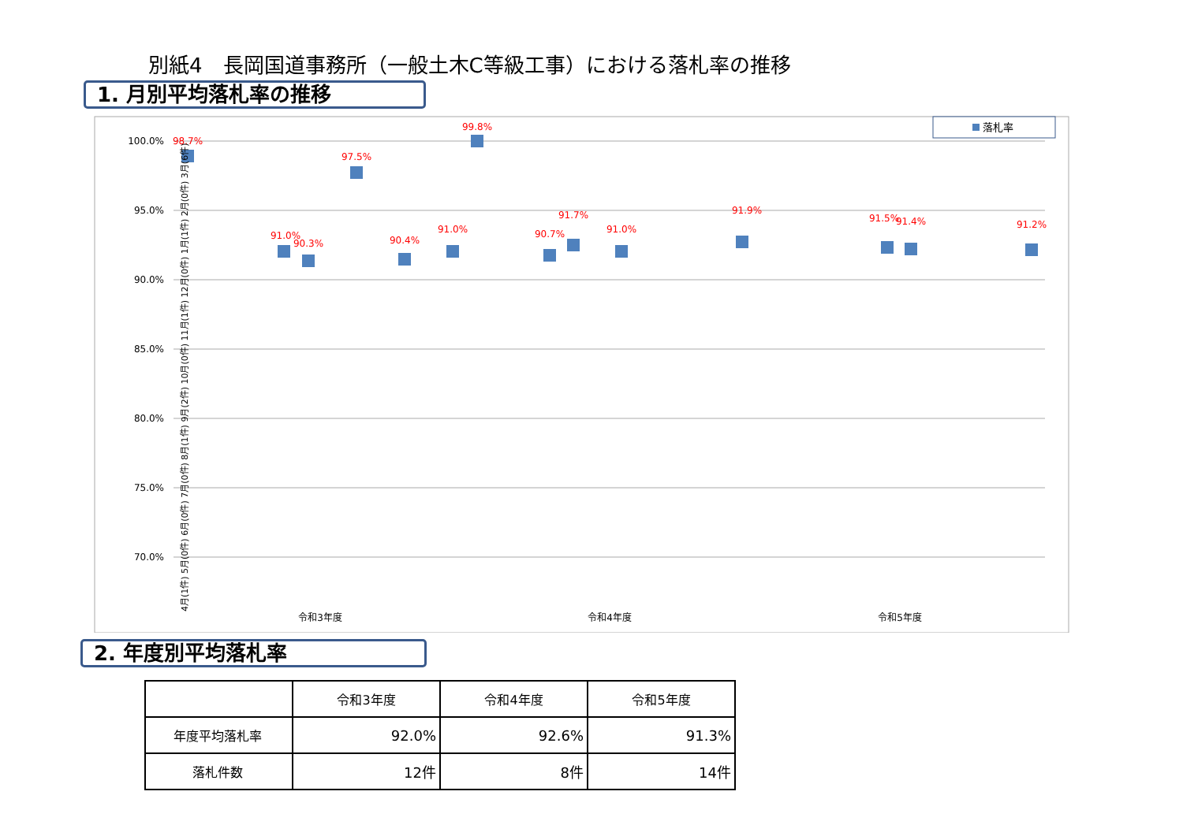別紙4　長岡国道事務所（一般土木C等級工事）における落札率の推移
1. 月別平均落札率の推移
100.0%
95.0%
90.0%
85.0%
80.0%
75.0%
70.0%
落札率
98.7%
91.0%
90.3%
97.5%
90.4%
91.0%
99.8%
90.7%
91.7%
91.0%
91.9%
91.5%
91.4%
91.2%
令和3年度
令和4年度
令和5年度
4月(1件) 5月(0件) 6月(0件) 7月(0件) 8月(1件) 9月(2件) 10月(0件) 11月(1件) 12月(0件) 1月(1件) 2月(0件) 3月(6件)
2. 年度別平均落札率
| | 令和3年度 | 令和4年度 | 令和5年度 |
| --- | --- | --- | --- |
| 年度平均落札率 | 92.0% | 92.6% | 91.3% |
| 落札件数 | 12件 | 8件 | 14件 |